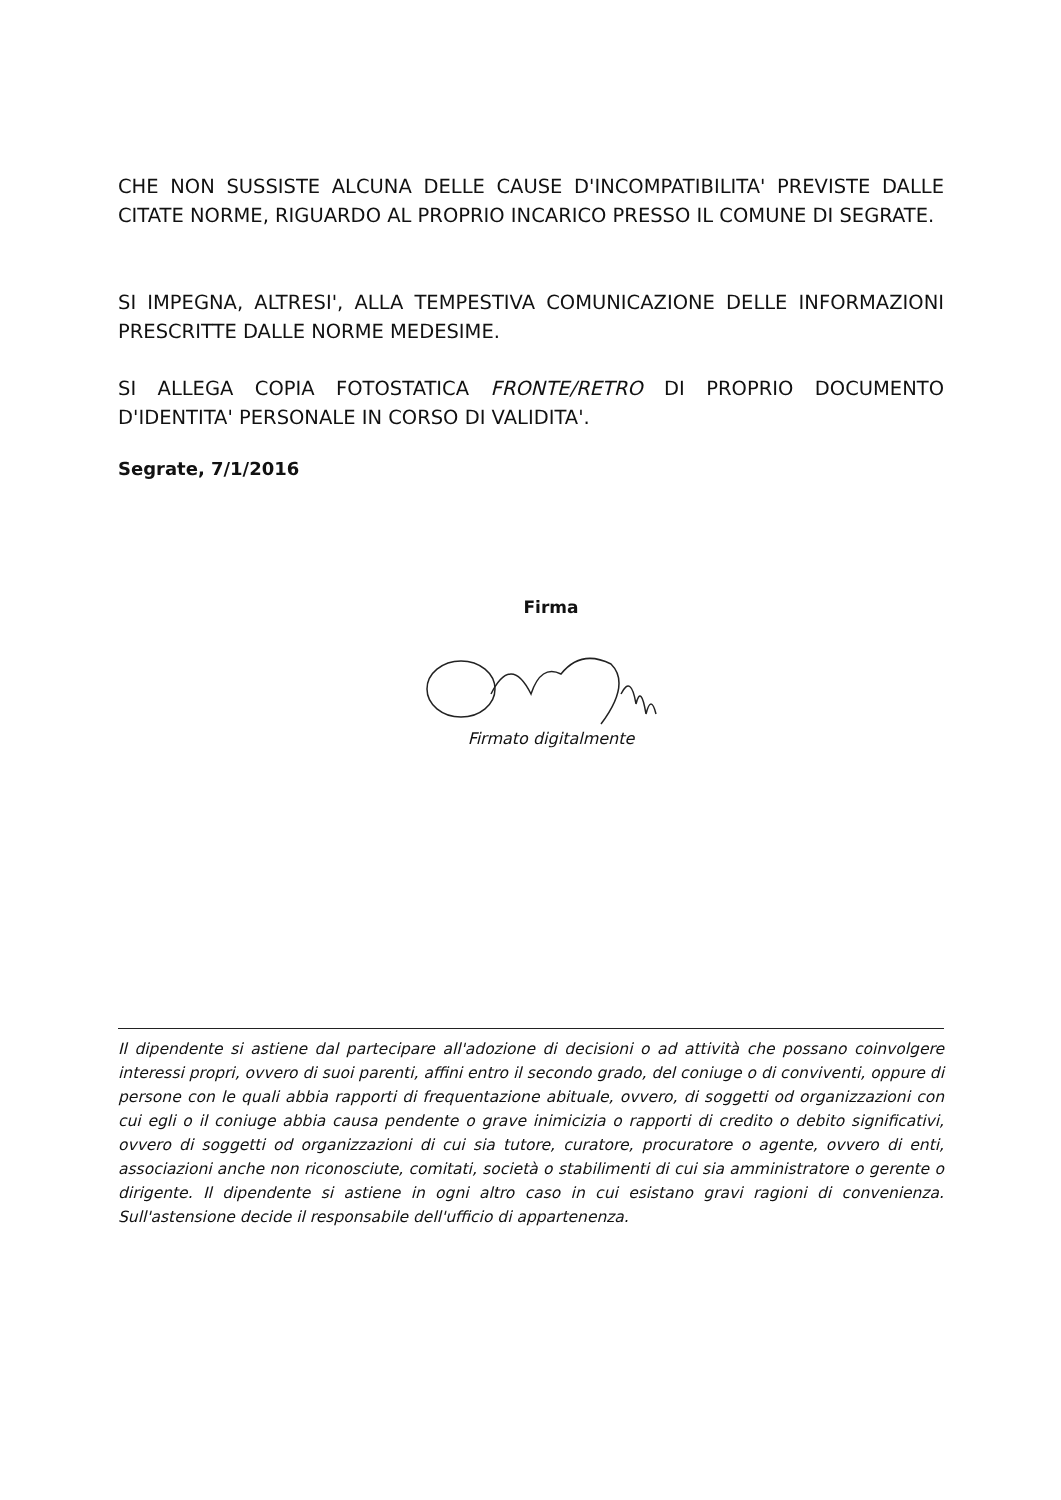CHE NON SUSSISTE ALCUNA DELLE CAUSE D'INCOMPATIBILITA' PREVISTE DALLE CITATE NORME, RIGUARDO AL PROPRIO INCARICO PRESSO IL COMUNE DI SEGRATE.
SI IMPEGNA, ALTRESI', ALLA TEMPESTIVA COMUNICAZIONE DELLE INFORMAZIONI PRESCRITTE DALLE NORME MEDESIME.
SI ALLEGA COPIA FOTOSTATICA FRONTE/RETRO DI PROPRIO DOCUMENTO D'IDENTITA' PERSONALE IN CORSO DI VALIDITA'.
Segrate, 7/1/2016
Firma
Firmato digitalmente
Il dipendente si astiene dal partecipare all'adozione di decisioni o ad attività che possano coinvolgere interessi propri, ovvero di suoi parenti, affini entro il secondo grado, del coniuge o di conviventi, oppure di persone con le quali abbia rapporti di frequentazione abituale, ovvero, di soggetti od organizzazioni con cui egli o il coniuge abbia causa pendente o grave inimicizia o rapporti di credito o debito significativi, ovvero di soggetti od organizzazioni di cui sia tutore, curatore, procuratore o agente, ovvero di enti, associazioni anche non riconosciute, comitati, società o stabilimenti di cui sia amministratore o gerente o dirigente. Il dipendente si astiene in ogni altro caso in cui esistano gravi ragioni di convenienza. Sull'astensione decide il responsabile dell'ufficio di appartenenza.